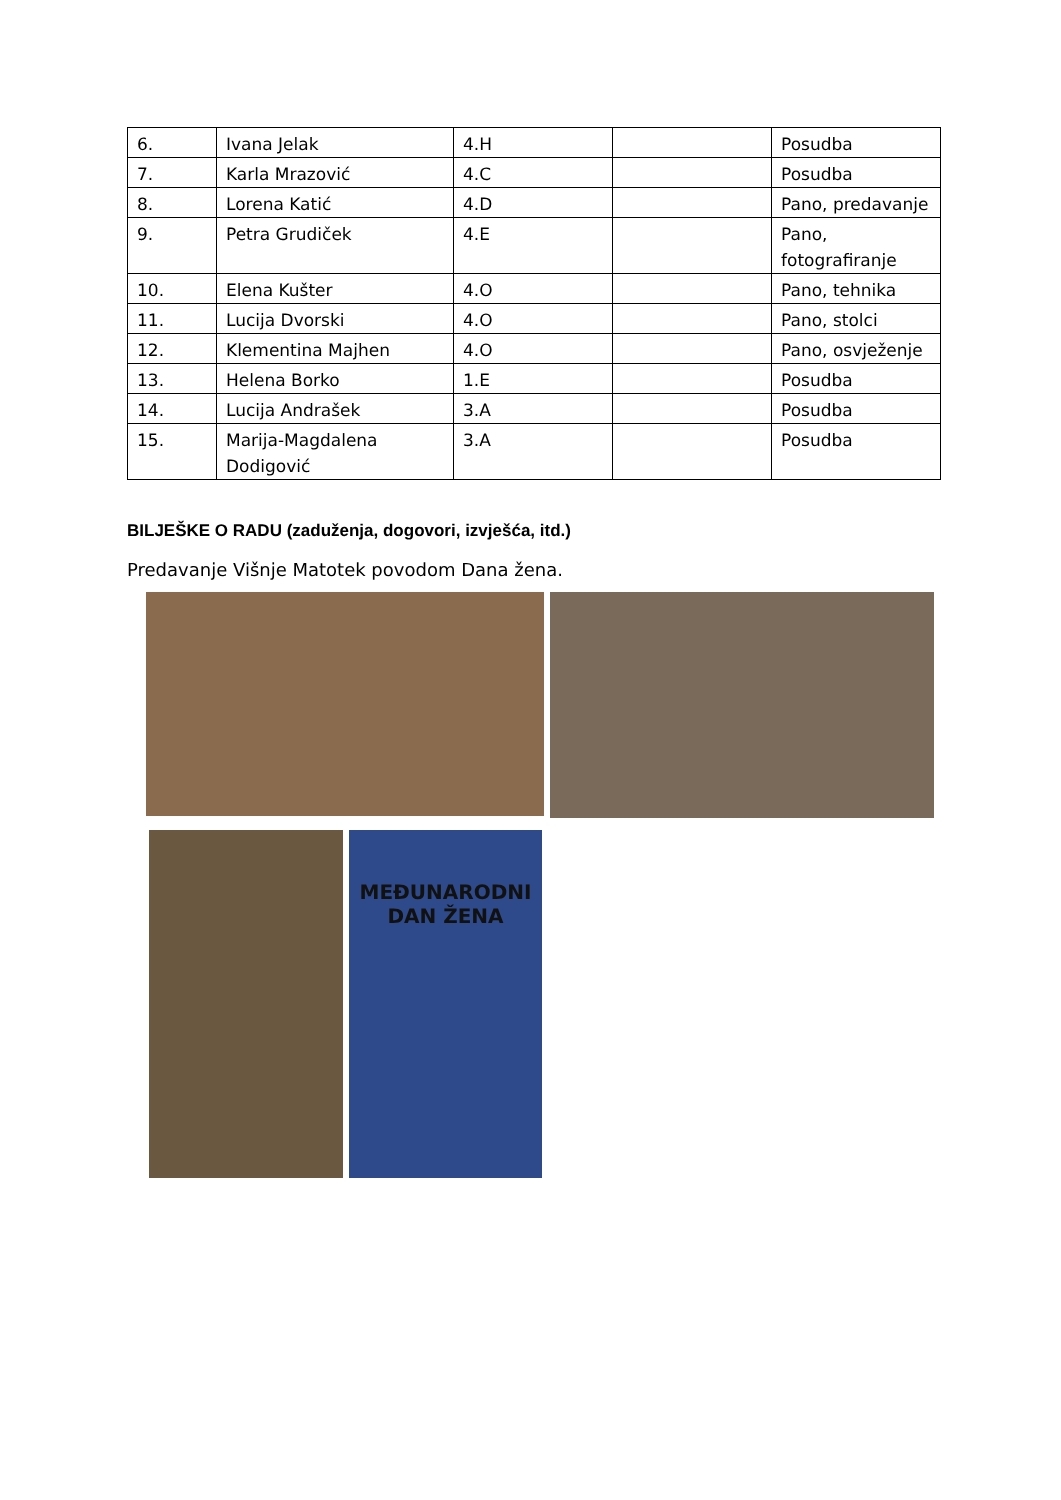| 6. | Ivana Jelak | 4.H | | Posudba |
| 7. | Karla Mrazović | 4.C | | Posudba |
| 8. | Lorena Katić | 4.D | | Pano, predavanje |
| 9. | Petra Grudiček | 4.E | | Pano, fotografiranje |
| 10. | Elena Kušter | 4.O | | Pano, tehnika |
| 11. | Lucija Dvorski | 4.O | | Pano, stolci |
| 12. | Klementina Majhen | 4.O | | Pano, osvježenje |
| 13. | Helena Borko | 1.E | | Posudba |
| 14. | Lucija Andrašek | 3.A | | Posudba |
| 15. | Marija-Magdalena Dodigović | 3.A | | Posudba |
BILJEŠKE O RADU (zaduženja, dogovori, izvješća, itd.)
Predavanje Višnje Matotek povodom Dana žena.
MEĐUNARODNI
DAN ŽENA